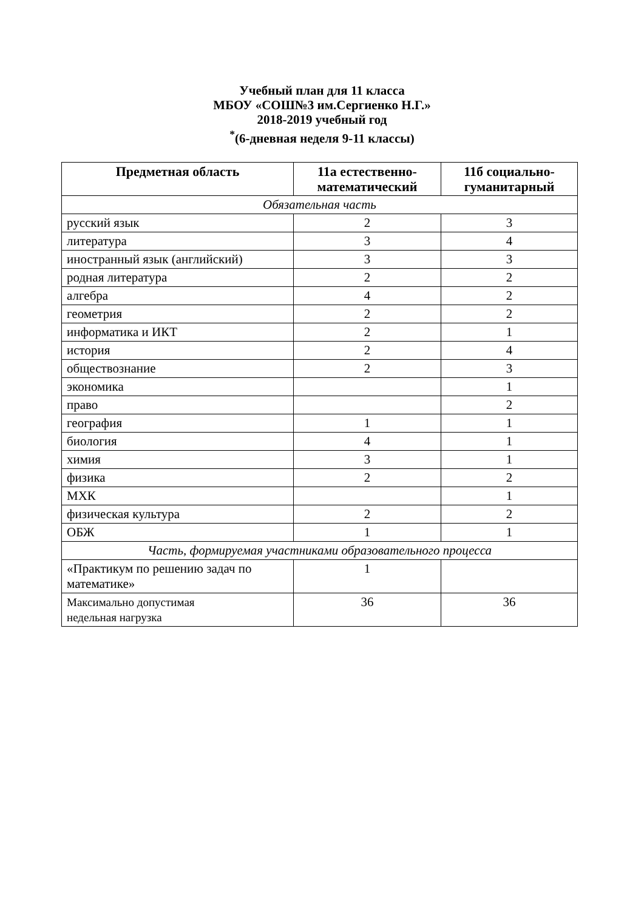Учебный план для 11 класса
МБОУ «СОШ№3 им.Сергиенко Н.Г.»
2018-2019 учебный год
<sup>*</sup> (6-дневная неделя 9-11 классы)
| Предметная область | 11а естественно-математический | 11б социально-гуманитарный |
| --- | --- | --- |
| Обязательная часть | | |
| русский язык | 2 | 3 |
| литература | 3 | 4 |
| иностранный язык (английский) | 3 | 3 |
| родная литература | 2 | 2 |
| алгебра | 4 | 2 |
| геометрия | 2 | 2 |
| информатика и ИКТ | 2 | 1 |
| история | 2 | 4 |
| обществознание | 2 | 3 |
| экономика | | 1 |
| право | | 2 |
| география | 1 | 1 |
| биология | 4 | 1 |
| химия | 3 | 1 |
| физика | 2 | 2 |
| МХК | | 1 |
| физическая культура | 2 | 2 |
| ОБЖ | 1 | 1 |
| Часть, формируемая участниками образовательного процесса | | |
| «Практикум по решению задач по математике» | 1 | |
| Максимально допустимая недельная нагрузка | 36 | 36 |